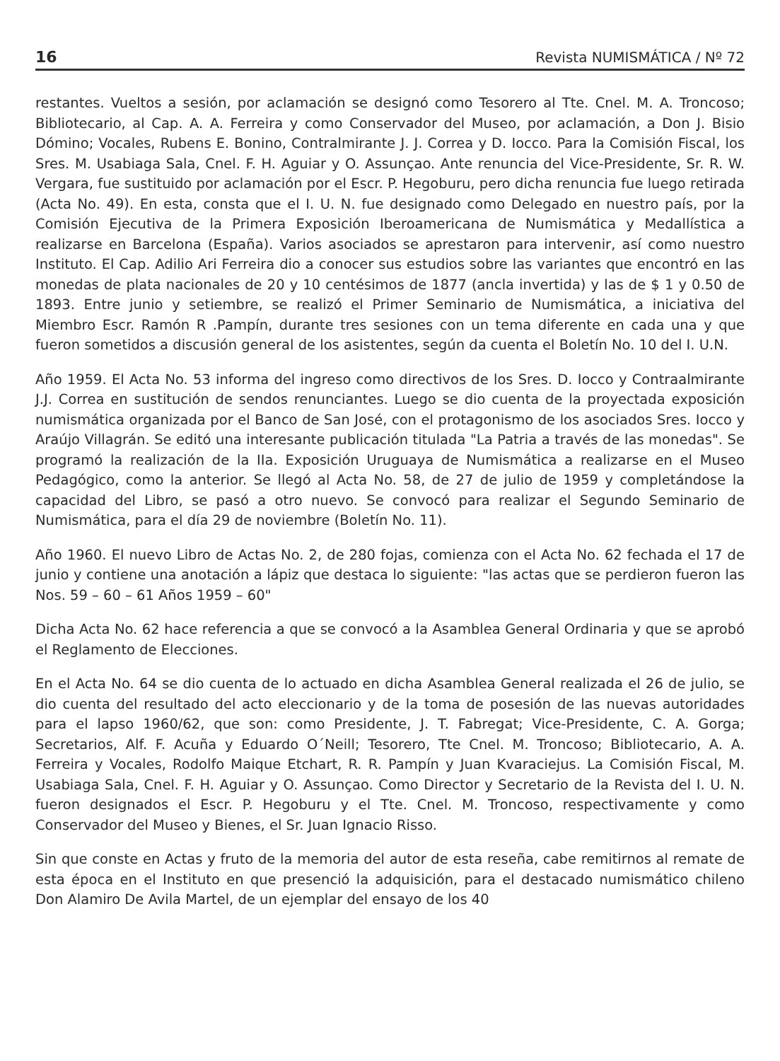16 Revista NUMISMÁTICA / Nº 72
restantes. Vueltos a sesión, por aclamación se designó como Tesorero al Tte. Cnel. M. A. Troncoso; Bibliotecario, al Cap. A. A. Ferreira y como Conservador del Museo, por aclamación, a Don J. Bisio Dómino; Vocales, Rubens E. Bonino, Contralmirante J. J. Correa y D. Iocco. Para la Comisión Fiscal, los Sres. M. Usabiaga Sala, Cnel. F. H. Aguiar y O. Assunçao. Ante renuncia del Vice-Presidente, Sr. R. W. Vergara, fue sustituido por aclamación por el Escr. P. Hegoburu, pero dicha renuncia fue luego retirada (Acta No. 49). En esta, consta que el I. U. N. fue designado como Delegado en nuestro país, por la Comisión Ejecutiva de la Primera Exposición Iberoamericana de Numismática y Medallística a realizarse en Barcelona (España). Varios asociados se aprestaron para intervenir, así como nuestro Instituto. El Cap. Adilio Ari Ferreira dio a conocer sus estudios sobre las variantes que encontró en las monedas de plata nacionales de 20 y 10 centésimos de 1877 (ancla invertida) y las de $ 1 y 0.50 de 1893. Entre junio y setiembre, se realizó el Primer Seminario de Numismática, a iniciativa del Miembro Escr. Ramón R .Pampín, durante tres sesiones con un tema diferente en cada una y que fueron sometidos a discusión general de los asistentes, según da cuenta el Boletín No. 10 del I. U.N.
Año 1959. El Acta No. 53 informa del ingreso como directivos de los Sres. D. Iocco y Contraalmirante J.J. Correa en sustitución de sendos renunciantes. Luego se dio cuenta de la proyectada exposición numismática organizada por el Banco de San José, con el protagonismo de los asociados Sres. Iocco y Araújo Villagrán. Se editó una interesante publicación titulada "La Patria a través de las monedas". Se programó la realización de la IIa. Exposición Uruguaya de Numismática a realizarse en el Museo Pedagógico, como la anterior. Se llegó al Acta No. 58, de 27 de julio de 1959 y completándose la capacidad del Libro, se pasó a otro nuevo. Se convocó para realizar el Segundo Seminario de Numismática, para el día 29 de noviembre (Boletín No. 11).
Año 1960. El nuevo Libro de Actas No. 2, de 280 fojas, comienza con el Acta No. 62 fechada el 17 de junio y contiene una anotación a lápiz que destaca lo siguiente: "las actas que se perdieron fueron las Nos. 59 – 60 – 61 Años 1959 – 60"
Dicha Acta No. 62 hace referencia a que se convocó a la Asamblea General Ordinaria y que se aprobó el Reglamento de Elecciones.
En el Acta No. 64 se dio cuenta de lo actuado en dicha Asamblea General realizada el 26 de julio, se dio cuenta del resultado del acto eleccionario y de la toma de posesión de las nuevas autoridades para el lapso 1960/62, que son: como Presidente, J. T. Fabregat; Vice-Presidente, C. A. Gorga; Secretarios, Alf. F. Acuña y Eduardo O´Neill; Tesorero, Tte Cnel. M. Troncoso; Bibliotecario, A. A. Ferreira y Vocales, Rodolfo Maique Etchart, R. R. Pampín y Juan Kvaraciejus. La Comisión Fiscal, M. Usabiaga Sala, Cnel. F. H. Aguiar y O. Assunçao. Como Director y Secretario de la Revista del I. U. N. fueron designados el Escr. P. Hegoburu y el Tte. Cnel. M. Troncoso, respectivamente y como Conservador del Museo y Bienes, el Sr. Juan Ignacio Risso.
Sin que conste en Actas y fruto de la memoria del autor de esta reseña, cabe remitirnos al remate de esta época en el Instituto en que presenció la adquisición, para el destacado numismático chileno Don Alamiro De Avila Martel, de un ejemplar del ensayo de los 40